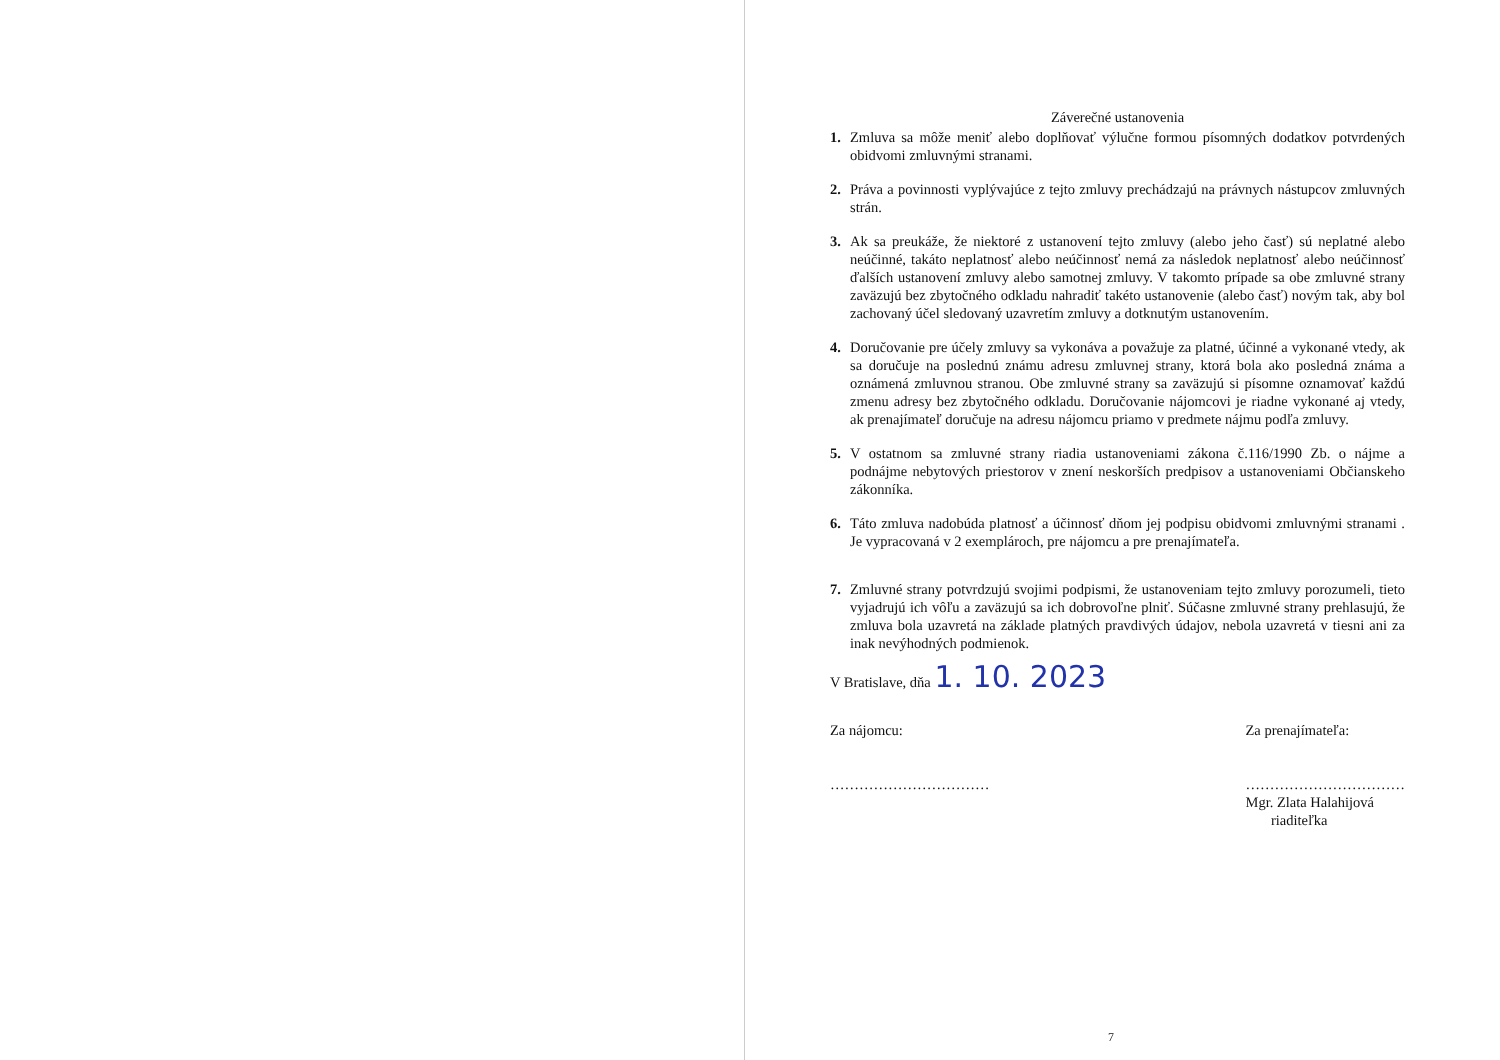Záverečné ustanovenia
1. Zmluva sa môže meniť alebo doplňovať výlučne formou písomných dodatkov potvrdených obidvomi zmluvnými stranami.
2. Práva a povinnosti vyplývajúce z tejto zmluvy prechádzajú na právnych nástupcov zmluvných strán.
3. Ak sa preukáže, že niektoré z ustanovení tejto zmluvy (alebo jeho časť) sú neplatné alebo neúčinné, takáto neplatnosť alebo neúčinnosť nemá za následok neplatnosť alebo neúčinnosť ďalších ustanovení zmluvy alebo samotnej zmluvy. V takomto prípade sa obe zmluvné strany zaväzujú bez zbytočného odkladu nahradiť takéto ustanovenie (alebo časť) novým tak, aby bol zachovaný účel sledovaný uzavretím zmluvy a dotknutým ustanovením.
4. Doručovanie pre účely zmluvy sa vykonáva a považuje za platné, účinné a vykonané vtedy, ak sa doručuje na poslednú známu adresu zmluvnej strany, ktorá bola ako posledná známa a oznámená zmluvnou stranou. Obe zmluvné strany sa zaväzujú si písomne oznamovať každú zmenu adresy bez zbytočného odkladu. Doručovanie nájomcovi je riadne vykonané aj vtedy, ak prenajímateľ doručuje na adresu nájomcu priamo v predmete nájmu podľa zmluvy.
5. V ostatnom sa zmluvné strany riadia ustanoveniami zákona č.116/1990 Zb. o nájme a podnájme nebytových priestorov v znení neskorších predpisov a ustanoveniami Občianskeho zákonníka.
6. Táto zmluva nadobúda platnosť a účinnosť dňom jej podpisu obidvomi zmluvnými stranami . Je vypracovaná v 2 exemplároch, pre nájomcu a pre prenajímateľa.
7. Zmluvné strany potvrdzujú svojimi podpismi, že ustanoveniam tejto zmluvy porozumeli, tieto vyjadrujú ich vôľu a zaväzujú sa ich dobrovoľne plniť. Súčasne zmluvné strany prehlasujú, že zmluva bola uzavretá na základe platných pravdivých údajov, nebola uzavretá v tiesni ani za inak nevýhodných podmienok.
V Bratislave, dňa 1. 10. 2023
Za nájomcu:
……………………………
Za prenajímateľa:
……………………………
Mgr. Zlata Halahijová
riaditeľka
7